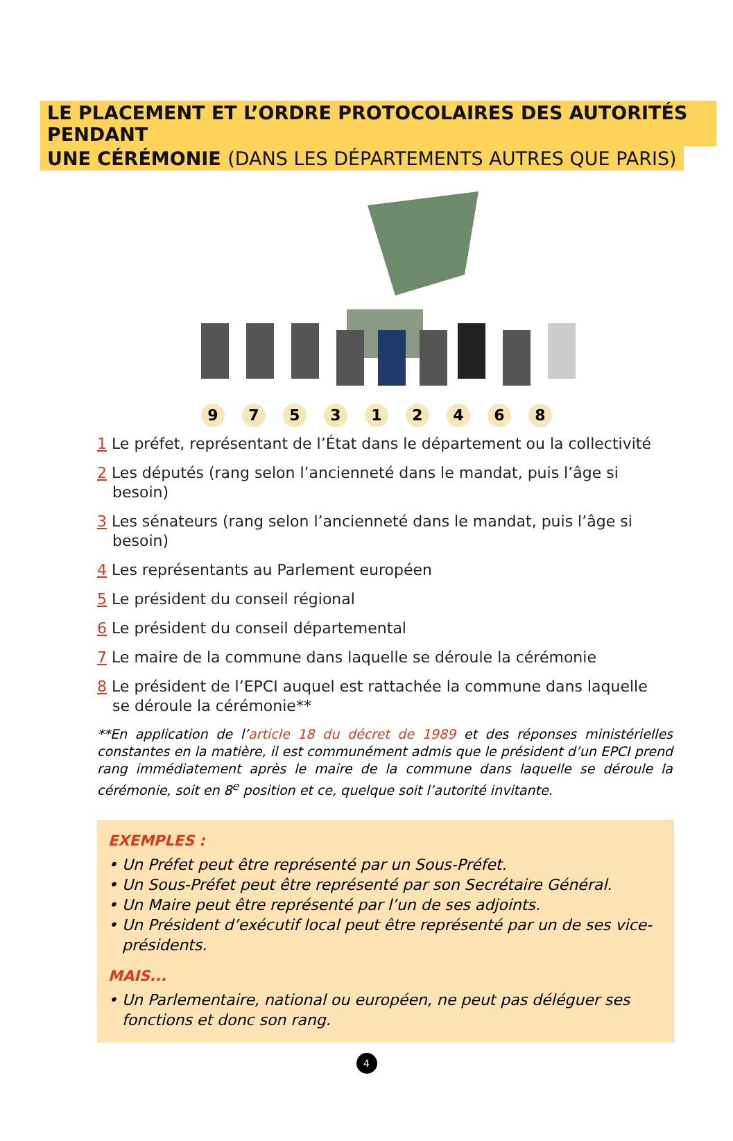LE PLACEMENT ET L’ORDRE PROTOCOLAIRES DES AUTORITÉS PENDANT
UNE CÉRÉMONIE (DANS LES DÉPARTEMENTS AUTRES QUE PARIS)
975312468
1 Le préfet, représentant de l’État dans le département ou la collectivité
2 Les députés (rang selon l’ancienneté dans le mandat, puis l’âge si besoin)
3 Les sénateurs (rang selon l’ancienneté dans le mandat, puis l’âge si besoin)
4 Les représentants au Parlement européen
5 Le président du conseil régional
6 Le président du conseil départemental
7 Le maire de la commune dans laquelle se déroule la cérémonie
8 Le président de l’EPCI auquel est rattachée la commune dans laquelle se déroule la cérémonie**
**En application de l’article 18 du décret de 1989 et des réponses ministérielles constantes en la matière, il est communément admis que le président d’un EPCI prend rang immédiatement après le maire de la commune dans laquelle se déroule la cérémonie, soit en 8<sup>e</sup> position et ce, quelque soit l’autorité invitante.
EXEMPLES :
• Un Préfet peut être représenté par un Sous-Préfet.
• Un Sous-Préfet peut être représenté par son Secrétaire Général.
• Un Maire peut être représenté par l’un de ses adjoints.
• Un Président d’exécutif local peut être représenté par un de ses vice-présidents.
MAIS...
• Un Parlementaire, national ou européen, ne peut pas déléguer ses fonctions et donc son rang.
4